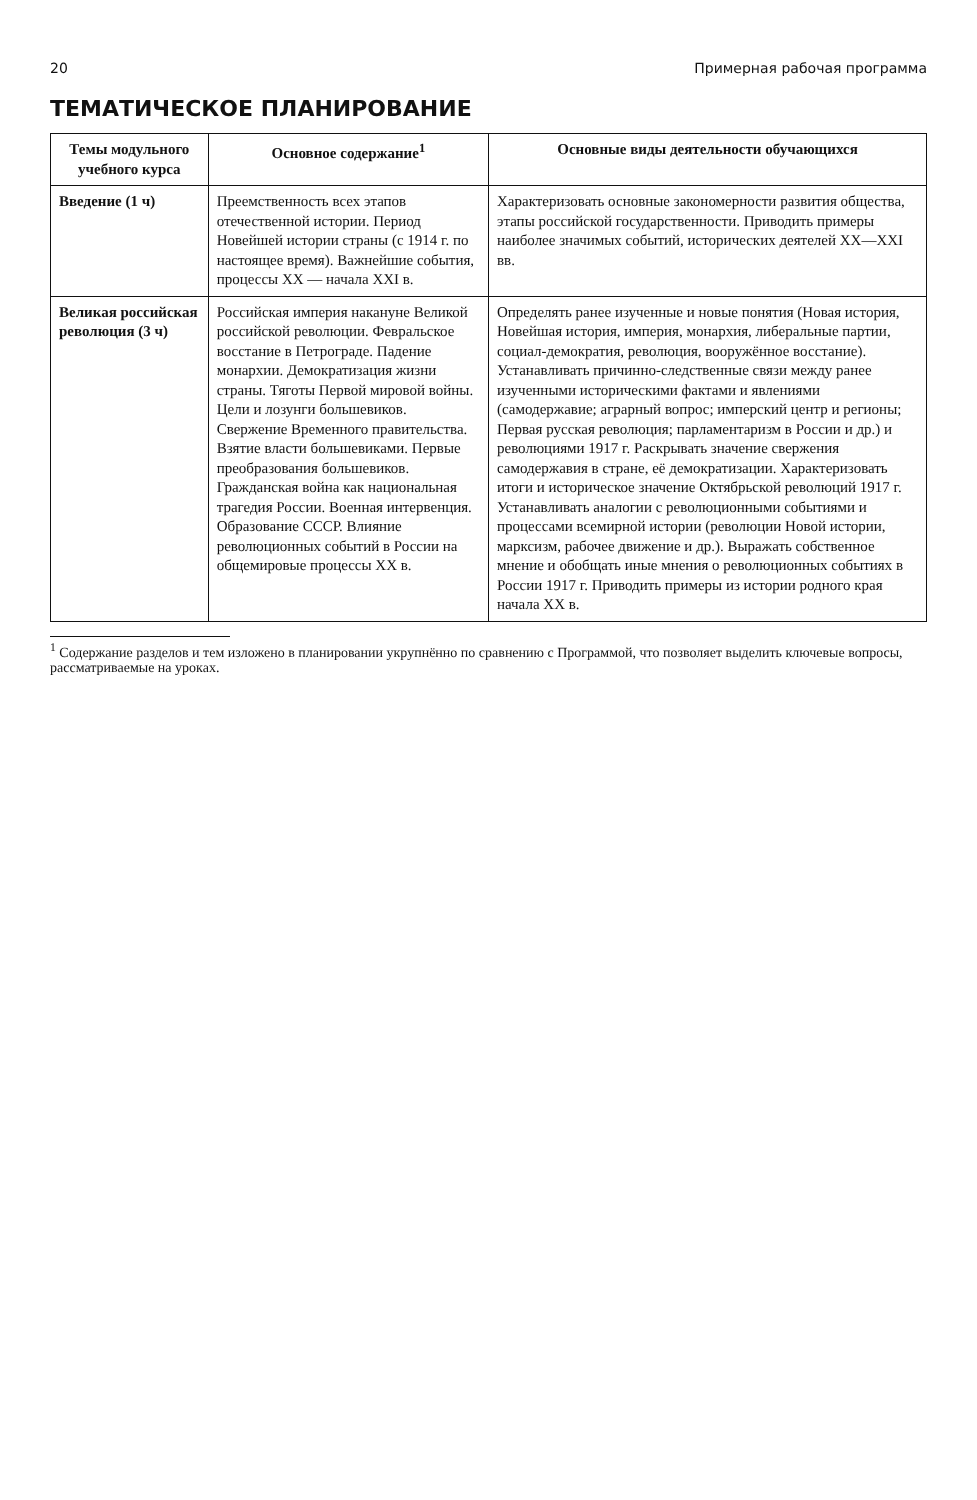20 Примерная рабочая программа
ТЕМАТИЧЕСКОЕ ПЛАНИРОВАНИЕ
| Темы модульного учебного курса | Основное содержание<sup>1</sup> | Основные виды деятельности обучающихся |
| --- | --- | --- |
| Введение (1 ч) | Преемственность всех этапов отечественной истории. Период Новейшей истории страны (с 1914 г. по настоящее время). Важнейшие события, процессы XX — начала XXI в. | Характеризовать основные закономерности развития общества, этапы российской государственности. Приводить примеры наиболее значимых событий, исторических деятелей XX—XXI вв. |
| Великая российская революция (3 ч) | Российская империя накануне Великой российской революции. Февральское восстание в Петрограде. Падение монархии. Демократизация жизни страны. Тяготы Первой мировой войны. Цели и лозунги большевиков. Свержение Временного правительства. Взятие власти большевиками. Первые преобразования большевиков. Гражданская война как национальная трагедия России. Военная интервенция. Образование СССР. Влияние революционных событий в России на общемировые процессы XX в. | Определять ранее изученные и новые понятия (Новая история, Новейшая история, империя, монархия, либеральные партии, социал-демократия, революция, вооружённое восстание). Устанавливать причинно-следственные связи между ранее изученными историческими фактами и явлениями (самодержавие; аграрный вопрос; имперский центр и регионы; Первая русская революция; парламентаризм в России и др.) и революциями 1917 г. Раскрывать значение свержения самодержавия в стране, её демократизации. Характеризовать итоги и историческое значение Октябрьской революций 1917 г. Устанавливать аналогии с революционными событиями и процессами всемирной истории (революции Новой истории, марксизм, рабочее движение и др.). Выражать собственное мнение и обобщать иные мнения о революционных событиях в России 1917 г. Приводить примеры из истории родного края начала XX в. |
<sup>1</sup> Содержание разделов и тем изложено в планировании укрупнённо по сравнению с Программой, что позволяет выделить ключевые вопросы, рассматриваемые на уроках.